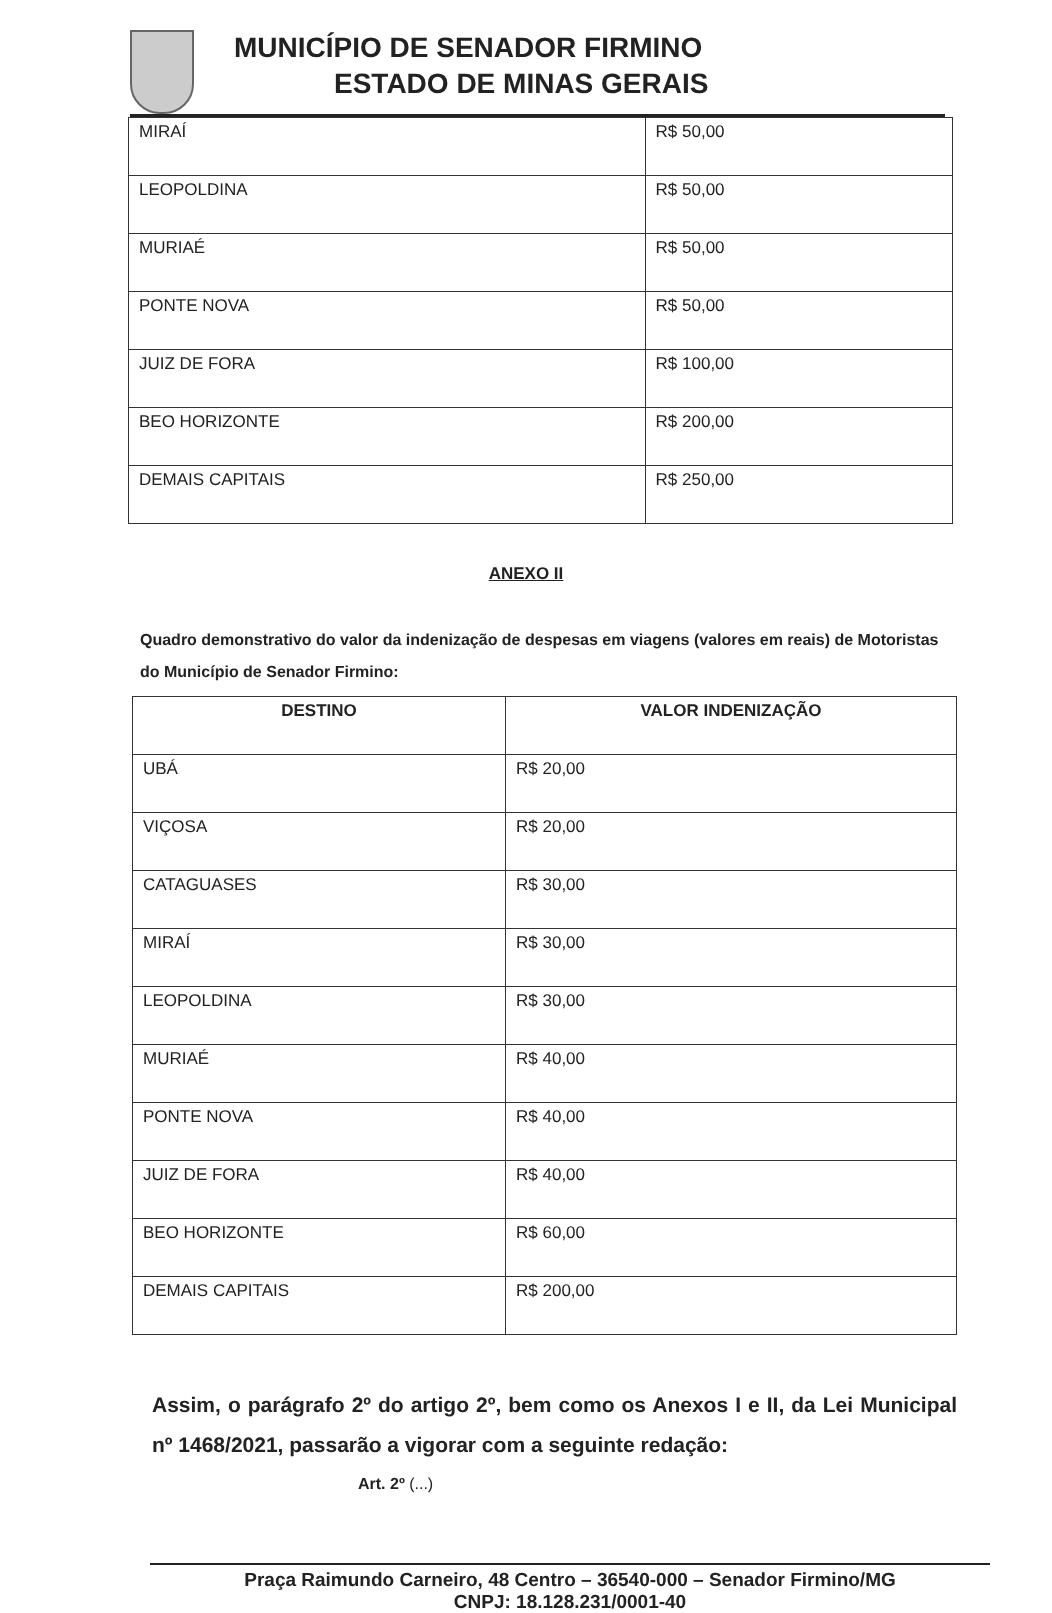MUNICÍPIO DE SENADOR FIRMINO
ESTADO DE MINAS GERAIS
| MIRAÍ | R$ 50,00 |
| LEOPOLDINA | R$ 50,00 |
| MURIAÉ | R$ 50,00 |
| PONTE NOVA | R$ 50,00 |
| JUIZ DE FORA | R$ 100,00 |
| BEO HORIZONTE | R$ 200,00 |
| DEMAIS CAPITAIS | R$ 250,00 |
ANEXO II
Quadro demonstrativo do valor da indenização de despesas em viagens (valores em reais) de Motoristas do Município de Senador Firmino:
| DESTINO | VALOR INDENIZAÇÃO |
| --- | --- |
| UBÁ | R$ 20,00 |
| VIÇOSA | R$ 20,00 |
| CATAGUASES | R$ 30,00 |
| MIRAÍ | R$ 30,00 |
| LEOPOLDINA | R$ 30,00 |
| MURIAÉ | R$ 40,00 |
| PONTE NOVA | R$ 40,00 |
| JUIZ DE FORA | R$ 40,00 |
| BEO HORIZONTE | R$ 60,00 |
| DEMAIS CAPITAIS | R$ 200,00 |
Assim, o parágrafo 2º do artigo 2º, bem como os Anexos I e II, da Lei Municipal nº 1468/2021, passarão a vigorar com a seguinte redação:
Art. 2º (...)
Praça Raimundo Carneiro, 48 Centro – 36540-000 – Senador Firmino/MG
CNPJ: 18.128.231/0001-40